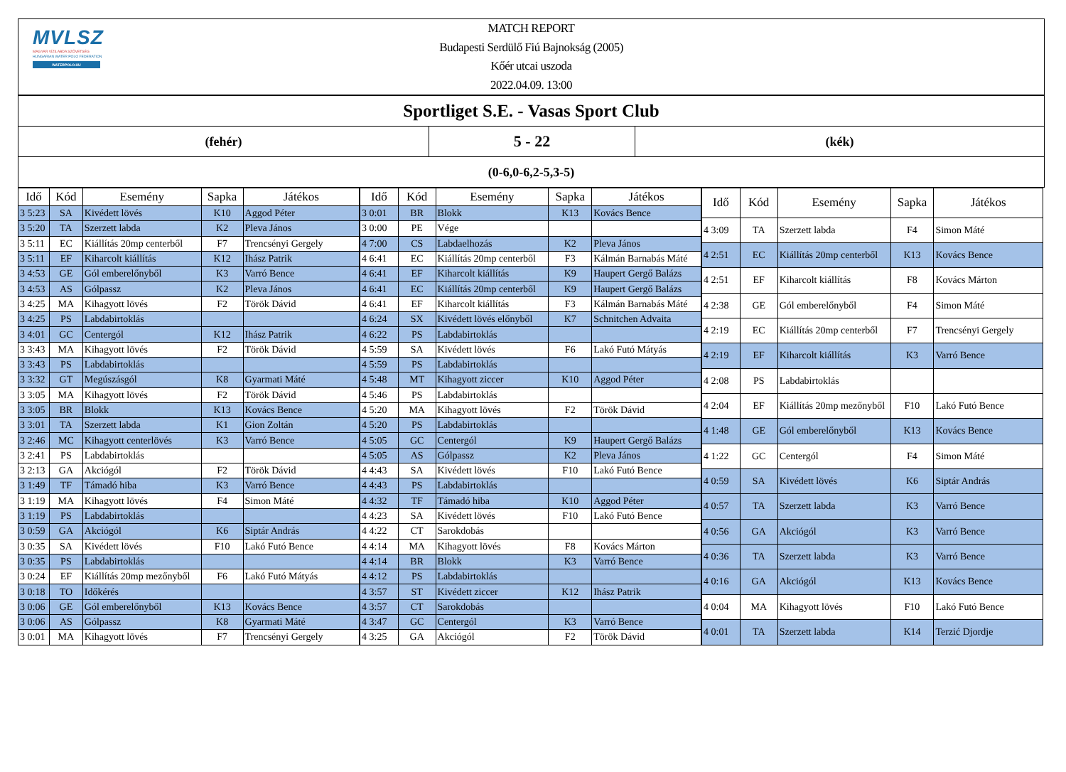MVLSZ
MAGYAR VÍZILABDA SZÖVETSÉG
HUNGARIAN WATER POLO FEDERATION
WATERPOLO.HU
MATCH REPORT
Budapesti Serdülő Fiú Bajnokság (2005)
Kőér utcai uszoda
2022.04.09. 13:00
Sportliget S.E. - Vasas Sport Club
(fehér)
5 - 22
(kék)
(0-6,0-6,2-5,3-5)
| Idő | Kód | Esemény | Sapka | Játékos |
| --- | --- | --- | --- | --- |
| 3 5:23 | SA | Kivédett lövés | K10 | Aggod Péter |
| 3 5:20 | TA | Szerzett labda | K2 | Pleva János |
| 3 5:11 | EC | Kiállítás 20mp centerből | F7 | Trencsényi Gergely |
| 3 5:11 | EF | Kiharcolt kiállítás | K12 | Ihász Patrik |
| 3 4:53 | GE | Gól emberelőnyből | K3 | Varró Bence |
| 3 4:53 | AS | Gólpassz | K2 | Pleva János |
| 3 4:25 | MA | Kihagyott lövés | F2 | Török Dávid |
| 3 4:25 | PS | Labdabirtoklás | | |
| 3 4:01 | GC | Centergól | K12 | Ihász Patrik |
| 3 3:43 | MA | Kihagyott lövés | F2 | Török Dávid |
| 3 3:43 | PS | Labdabirtoklás | | |
| 3 3:32 | GT | Megúszásgól | K8 | Gyarmati Máté |
| 3 3:05 | MA | Kihagyott lövés | F2 | Török Dávid |
| 3 3:05 | BR | Blokk | K13 | Kovács Bence |
| 3 3:01 | TA | Szerzett labda | K1 | Gion Zoltán |
| 3 2:46 | MC | Kihagyott centerlövés | K3 | Varró Bence |
| 3 2:41 | PS | Labdabirtoklás | | |
| 3 2:13 | GA | Akciógól | F2 | Török Dávid |
| 3 1:49 | TF | Támadó hiba | K3 | Varró Bence |
| 3 1:19 | MA | Kihagyott lövés | F4 | Simon Máté |
| 3 1:19 | PS | Labdabirtoklás | | |
| 3 0:59 | GA | Akciógól | K6 | Siptár András |
| 3 0:35 | SA | Kivédett lövés | F10 | Lakó Futó Bence |
| 3 0:35 | PS | Labdabirtoklás | | |
| 3 0:24 | EF | Kiállítás 20mp mezőnyből | F6 | Lakó Futó Mátyás |
| 3 0:18 | TO | Időkérés | | |
| 3 0:06 | GE | Gól emberelőnyből | K13 | Kovács Bence |
| 3 0:06 | AS | Gólpassz | K8 | Gyarmati Máté |
| 3 0:01 | MA | Kihagyott lövés | F7 | Trencsényi Gergely |
| Idő | Kód | Esemény | Sapka | Játékos |
| --- | --- | --- | --- | --- |
| 3 0:01 | BR | Blokk | K13 | Kovács Bence |
| 3 0:00 | PE | Vége | | |
| 4 7:00 | CS | Labdaelhozás | K2 | Pleva János |
| 4 6:41 | EC | Kiállítás 20mp centerből | F3 | Kálmán Barnabás Máté |
| 4 6:41 | EF | Kiharcolt kiállítás | K9 | Haupert Gergő Balázs |
| 4 6:41 | EC | Kiállítás 20mp centerből | K9 | Haupert Gergő Balázs |
| 4 6:41 | EF | Kiharcolt kiállítás | F3 | Kálmán Barnabás Máté |
| 4 6:24 | SX | Kivédett lövés előnyből | K7 | Schnitchen Advaita |
| 4 6:22 | PS | Labdabirtoklás | | |
| 4 5:59 | SA | Kivédett lövés | F6 | Lakó Futó Mátyás |
| 4 5:59 | PS | Labdabirtoklás | | |
| 4 5:48 | MT | Kihagyott ziccer | K10 | Aggod Péter |
| 4 5:46 | PS | Labdabirtoklás | | |
| 4 5:20 | MA | Kihagyott lövés | F2 | Török Dávid |
| 4 5:20 | PS | Labdabirtoklás | | |
| 4 5:05 | GC | Centergól | K9 | Haupert Gergő Balázs |
| 4 5:05 | AS | Gólpassz | K2 | Pleva János |
| 4 4:43 | SA | Kivédett lövés | F10 | Lakó Futó Bence |
| 4 4:43 | PS | Labdabirtoklás | | |
| 4 4:32 | TF | Támadó hiba | K10 | Aggod Péter |
| 4 4:23 | SA | Kivédett lövés | F10 | Lakó Futó Bence |
| 4 4:22 | CT | Sarokdobás | | |
| 4 4:14 | MA | Kihagyott lövés | F8 | Kovács Márton |
| 4 4:14 | BR | Blokk | K3 | Varró Bence |
| 4 4:12 | PS | Labdabirtoklás | | |
| 4 3:57 | ST | Kivédett ziccer | K12 | Ihász Patrik |
| 4 3:57 | CT | Sarokdobás | | |
| 4 3:47 | GC | Centergól | K3 | Varró Bence |
| 4 3:25 | GA | Akciógól | F2 | Török Dávid |
| Idő | Kód | Esemény | Sapka | Játékos |
| --- | --- | --- | --- | --- |
| 4 3:09 | TA | Szerzett labda | F4 | Simon Máté |
| 4 2:51 | EC | Kiállítás 20mp centerből | K13 | Kovács Bence |
| 4 2:51 | EF | Kiharcolt kiállítás | F8 | Kovács Márton |
| 4 2:38 | GE | Gól emberelőnyből | F4 | Simon Máté |
| 4 2:19 | EC | Kiállítás 20mp centerből | F7 | Trencsényi Gergely |
| 4 2:19 | EF | Kiharcolt kiállítás | K3 | Varró Bence |
| 4 2:08 | PS | Labdabirtoklás | | |
| 4 2:04 | EF | Kiállítás 20mp mezőnyből | F10 | Lakó Futó Bence |
| 4 1:48 | GE | Gól emberelőnyből | K13 | Kovács Bence |
| 4 1:22 | GC | Centergól | F4 | Simon Máté |
| 4 0:59 | SA | Kivédett lövés | K6 | Siptár András |
| 4 0:57 | TA | Szerzett labda | K3 | Varró Bence |
| 4 0:56 | GA | Akciógól | K3 | Varró Bence |
| 4 0:36 | TA | Szerzett labda | K3 | Varró Bence |
| 4 0:16 | GA | Akciógól | K13 | Kovács Bence |
| 4 0:04 | MA | Kihagyott lövés | F10 | Lakó Futó Bence |
| 4 0:01 | TA | Szerzett labda | K14 | Terzić Djordje |